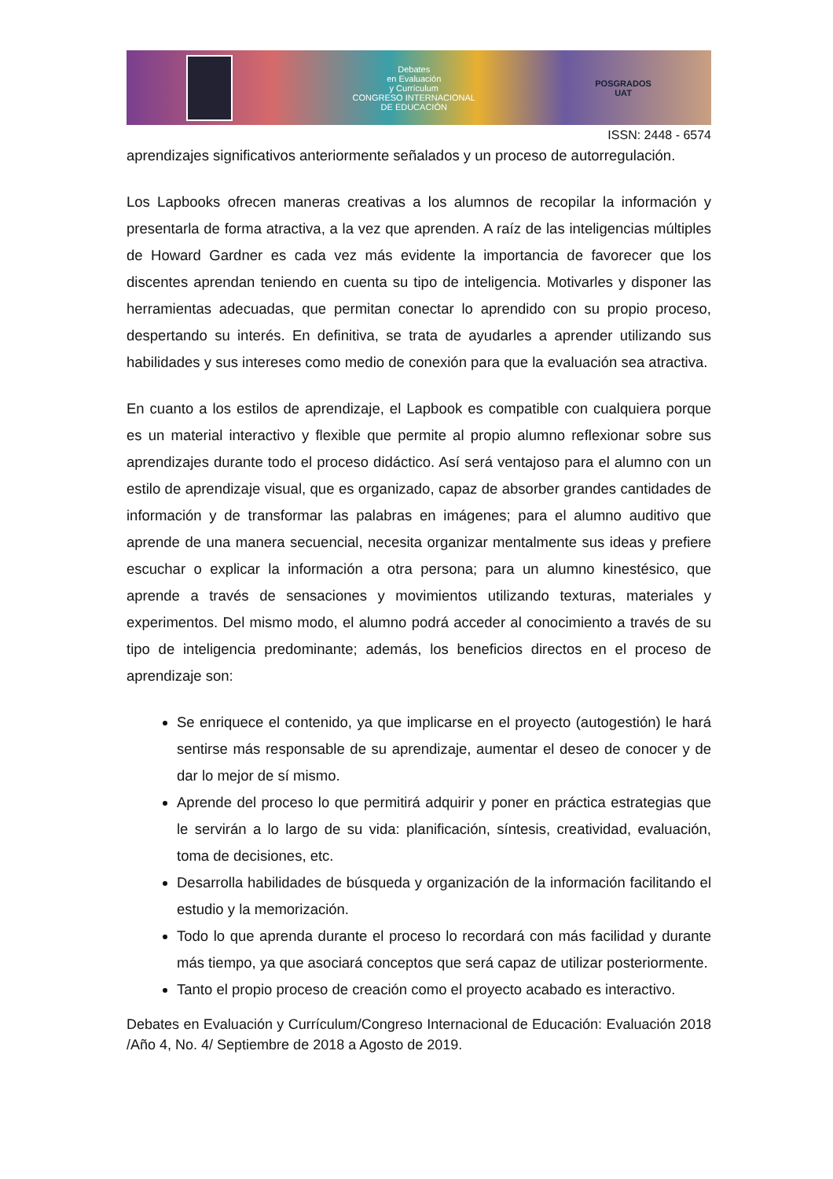Debates
en Evaluación
y Currículum
CONGRESO INTERNACIONAL
DE EDUCACIÓN
POSGRADOS
UAT
ISSN: 2448 - 6574
aprendizajes significativos anteriormente señalados y un proceso de autorregulación.
Los Lapbooks ofrecen maneras creativas a los alumnos de recopilar la información y presentarla de forma atractiva, a la vez que aprenden. A raíz de las inteligencias múltiples de Howard Gardner es cada vez más evidente la importancia de favorecer que los discentes aprendan teniendo en cuenta su tipo de inteligencia. Motivarles y disponer las herramientas adecuadas, que permitan conectar lo aprendido con su propio proceso, despertando su interés. En definitiva, se trata de ayudarles a aprender utilizando sus habilidades y sus intereses como medio de conexión para que la evaluación sea atractiva.
En cuanto a los estilos de aprendizaje, el Lapbook es compatible con cualquiera porque es un material interactivo y flexible que permite al propio alumno reflexionar sobre sus aprendizajes durante todo el proceso didáctico. Así será ventajoso para el alumno con un estilo de aprendizaje visual, que es organizado, capaz de absorber grandes cantidades de información y de transformar las palabras en imágenes; para el alumno auditivo que aprende de una manera secuencial, necesita organizar mentalmente sus ideas y prefiere escuchar o explicar la información a otra persona; para un alumno kinestésico, que aprende a través de sensaciones y movimientos utilizando texturas, materiales y experimentos. Del mismo modo, el alumno podrá acceder al conocimiento a través de su tipo de inteligencia predominante; además, los beneficios directos en el proceso de aprendizaje son:
Se enriquece el contenido, ya que implicarse en el proyecto (autogestión) le hará sentirse más responsable de su aprendizaje, aumentar el deseo de conocer y de dar lo mejor de sí mismo.
Aprende del proceso lo que permitirá adquirir y poner en práctica estrategias que le servirán a lo largo de su vida: planificación, síntesis, creatividad, evaluación, toma de decisiones, etc.
Desarrolla habilidades de búsqueda y organización de la información facilitando el estudio y la memorización.
Todo lo que aprenda durante el proceso lo recordará con más facilidad y durante más tiempo, ya que asociará conceptos que será capaz de utilizar posteriormente.
Tanto el propio proceso de creación como el proyecto acabado es interactivo.
Debates en Evaluación y Currículum/Congreso Internacional de Educación: Evaluación 2018 /Año 4, No. 4/ Septiembre de 2018 a Agosto de 2019.